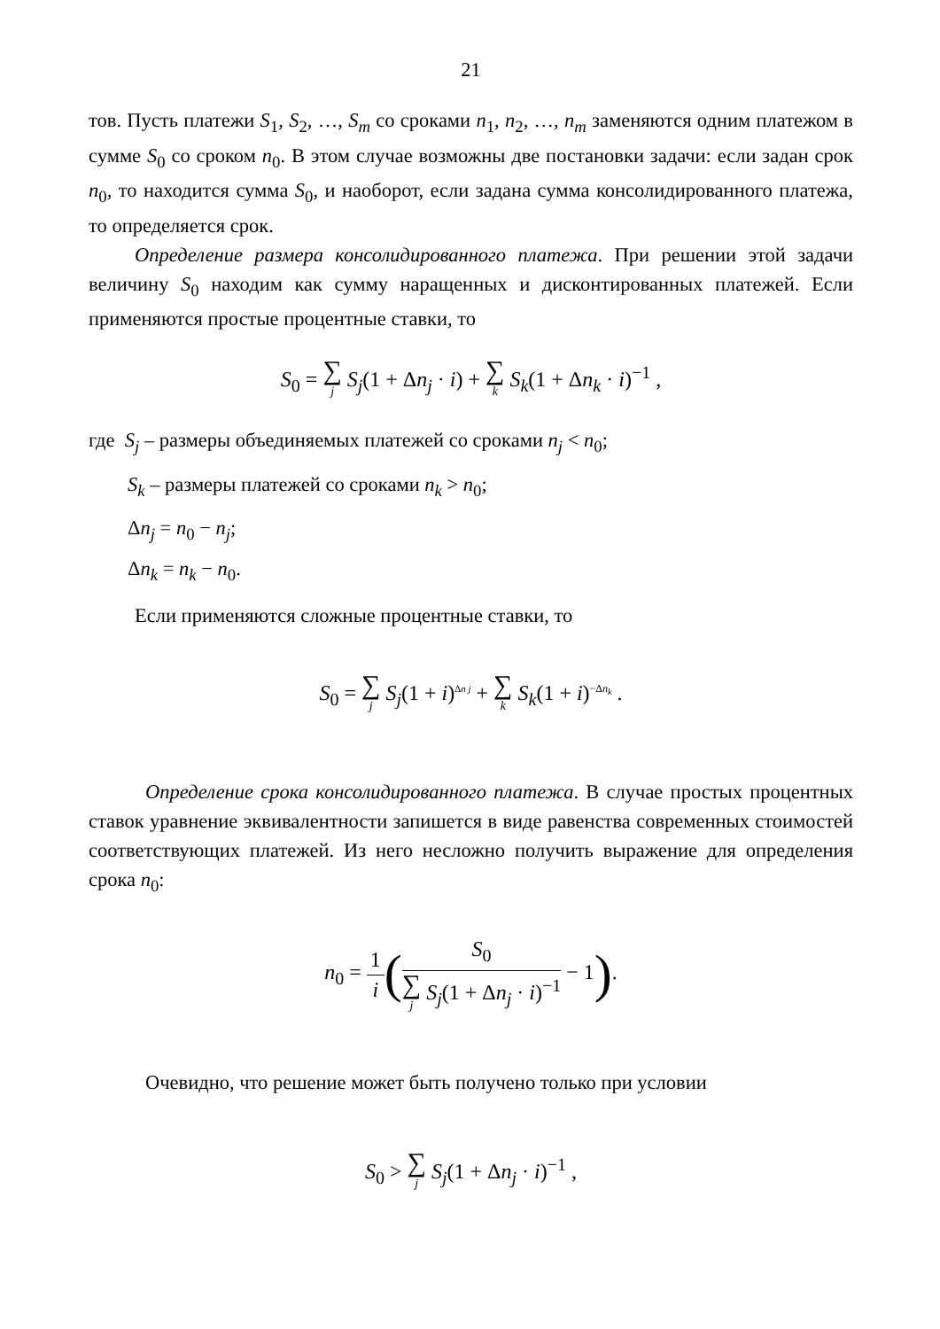21
тов. Пусть платежи S<sub>1</sub>, S<sub>2</sub>, …, S<sub>m</sub> со сроками n<sub>1</sub>, n<sub>2</sub>, …, n<sub>m</sub> заменяются одним платежом в сумме S<sub>0</sub> со сроком n<sub>0</sub>. В этом случае возможны две постановки задачи: если задан срок n<sub>0</sub>, то находится сумма S<sub>0</sub>, и наоборот, если задана сумма консолидированного платежа, то определяется срок.
Определение размера консолидированного платежа. При решении этой задачи величину S<sub>0</sub> находим как сумму наращенных и дисконтированных платежей. Если применяются простые процентные ставки, то
S<sub>0</sub> = ∑ j S<sub>j</sub>(1 + Δn<sub>j</sub> · i) + ∑ k S<sub>k</sub>(1 + Δn<sub>k</sub> · i)<sup>−1</sup> ,
где S<sub>j</sub> – размеры объединяемых платежей со сроками n<sub>j</sub> < n<sub>0</sub>;
S<sub>k</sub> – размеры платежей со сроками n<sub>k</sub> > n<sub>0</sub>;
Δn<sub>j</sub> = n<sub>0</sub> − n<sub>j</sub>;
Δn<sub>k</sub> = n<sub>k</sub> − n<sub>0</sub>.
Если применяются сложные процентные ставки, то
S<sub>0</sub> = ∑ j S<sub>j</sub>(1 + i)<sup>Δn j</sup> + ∑ k S<sub>k</sub>(1 + i)<sup>−Δn<sub>k</sub></sup> .
Определение срока консолидированного платежа. В случае простых процентных ставок уравнение эквивалентности запишется в виде равенства современных стоимостей соответствующих платежей. Из него несложно получить выражение для определения срока n<sub>0</sub>:
n<sub>0</sub> =
1
i
(
S<sub>0</sub>
∑ j S<sub>j</sub>(1 + Δn<sub>j</sub> · i)<sup>−1</sup>
− 1).
Очевидно, что решение может быть получено только при условии
S<sub>0</sub> > ∑ j S<sub>j</sub>(1 + Δn<sub>j</sub> · i)<sup>−1</sup> ,